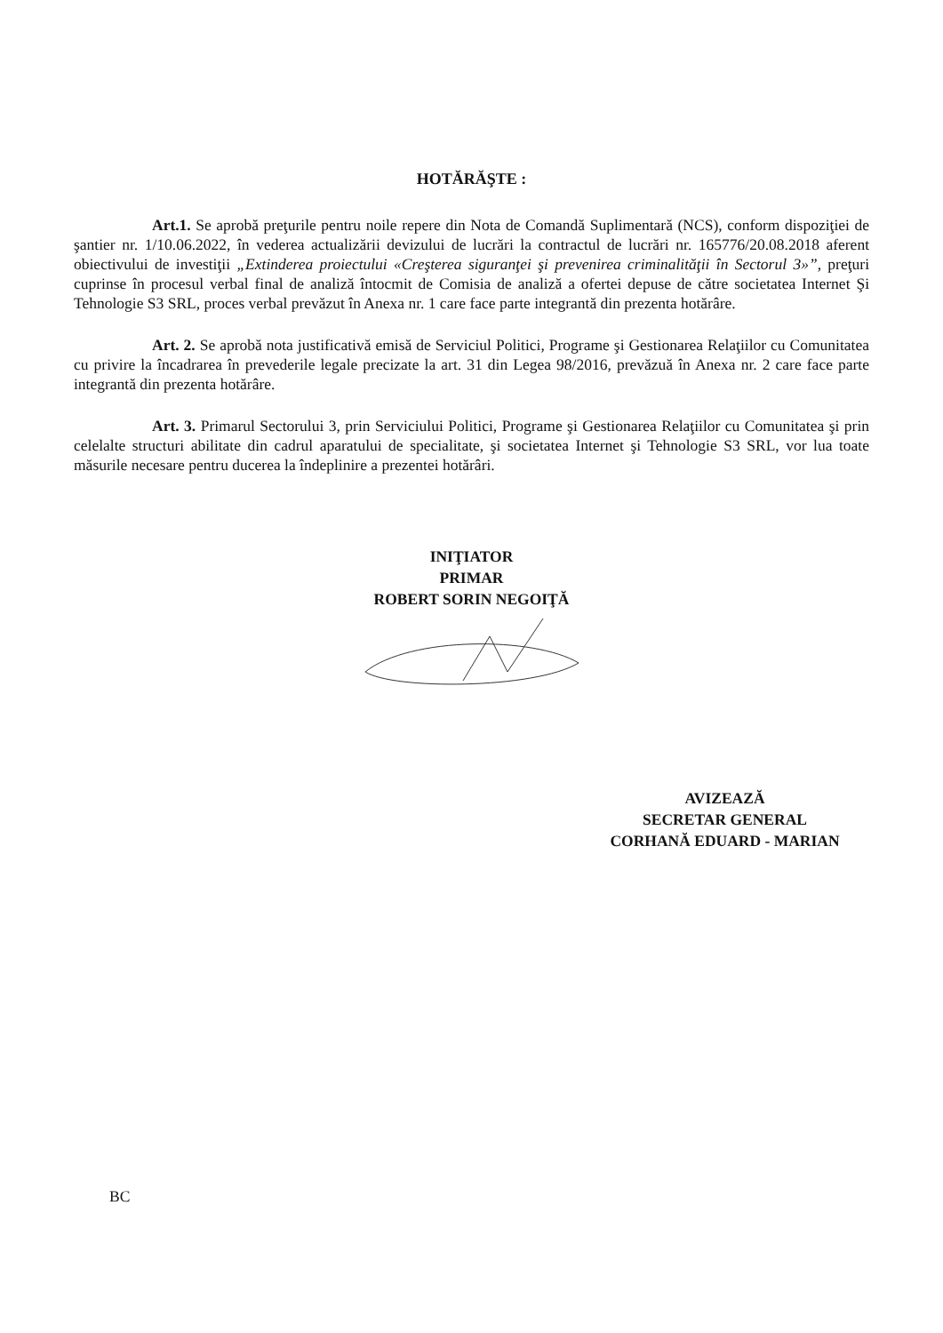HOTĂRĂŞTE :
Art.1. Se aprobă preţurile pentru noile repere din Nota de Comandă Suplimentară (NCS), conform dispoziţiei de şantier nr. 1/10.06.2022, în vederea actualizării devizului de lucrări la contractul de lucrări nr. 165776/20.08.2018 aferent obiectivului de investiţii „Extinderea proiectului «Creşterea siguranţei şi prevenirea criminalităţii în Sectorul 3»”, preţuri cuprinse în procesul verbal final de analiză întocmit de Comisia de analiză a ofertei depuse de către societatea Internet Şi Tehnologie S3 SRL, proces verbal prevăzut în Anexa nr. 1 care face parte integrantă din prezenta hotărâre.
Art. 2. Se aprobă nota justificativă emisă de Serviciul Politici, Programe şi Gestionarea Relaţiilor cu Comunitatea cu privire la încadrarea în prevederile legale precizate la art. 31 din Legea 98/2016, prevăzuă în Anexa nr. 2 care face parte integrantă din prezenta hotărâre.
Art. 3. Primarul Sectorului 3, prin Serviciului Politici, Programe şi Gestionarea Relaţiilor cu Comunitatea şi prin celelalte structuri abilitate din cadrul aparatului de specialitate, şi societatea Internet şi Tehnologie S3 SRL, vor lua toate măsurile necesare pentru ducerea la îndeplinire a prezentei hotărâri.
INIŢIATOR
PRIMAR
ROBERT SORIN NEGOIŢĂ
AVIZEAZĂ
SECRETAR GENERAL
CORHANĂ EDUARD - MARIAN
BC